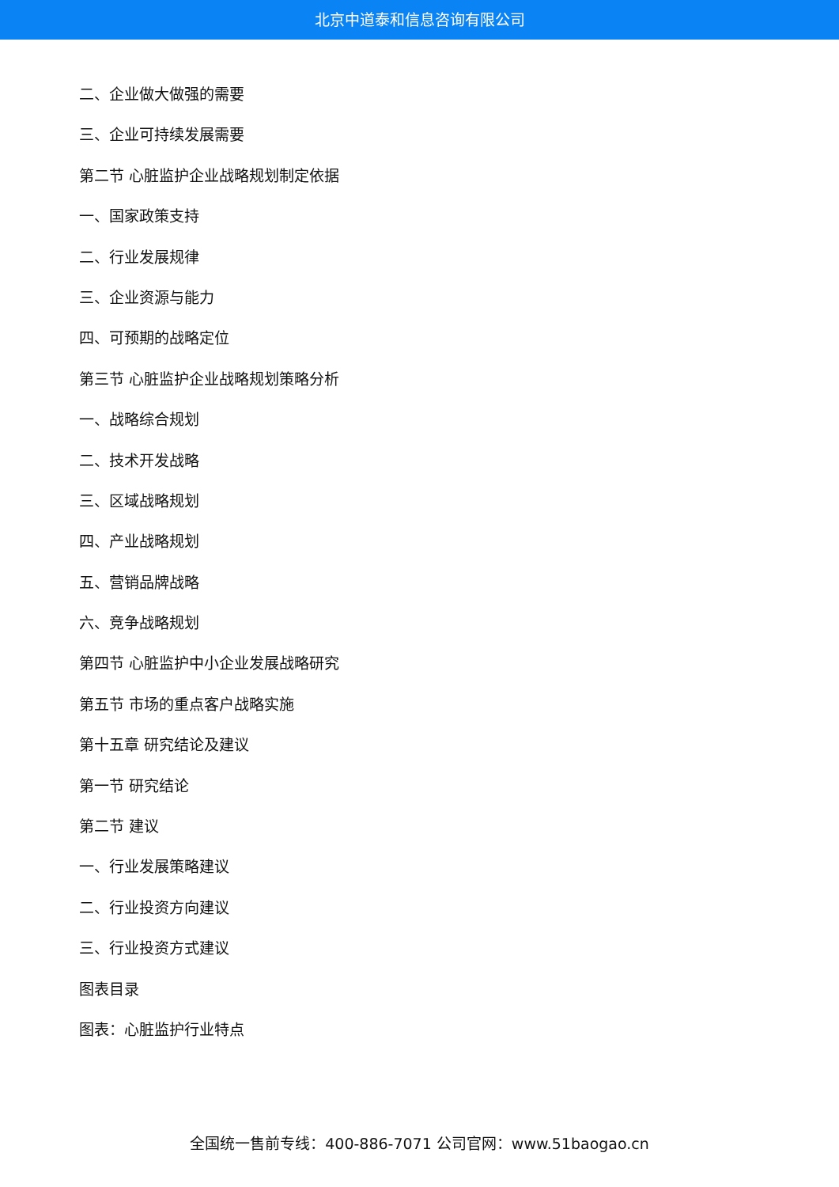北京中道泰和信息咨询有限公司
二、企业做大做强的需要
三、企业可持续发展需要
第二节 心脏监护企业战略规划制定依据
一、国家政策支持
二、行业发展规律
三、企业资源与能力
四、可预期的战略定位
第三节 心脏监护企业战略规划策略分析
一、战略综合规划
二、技术开发战略
三、区域战略规划
四、产业战略规划
五、营销品牌战略
六、竞争战略规划
第四节 心脏监护中小企业发展战略研究
第五节 市场的重点客户战略实施
第十五章 研究结论及建议
第一节 研究结论
第二节 建议
一、行业发展策略建议
二、行业投资方向建议
三、行业投资方式建议
图表目录
图表：心脏监护行业特点
全国统一售前专线：400-886-7071 公司官网：www.51baogao.cn